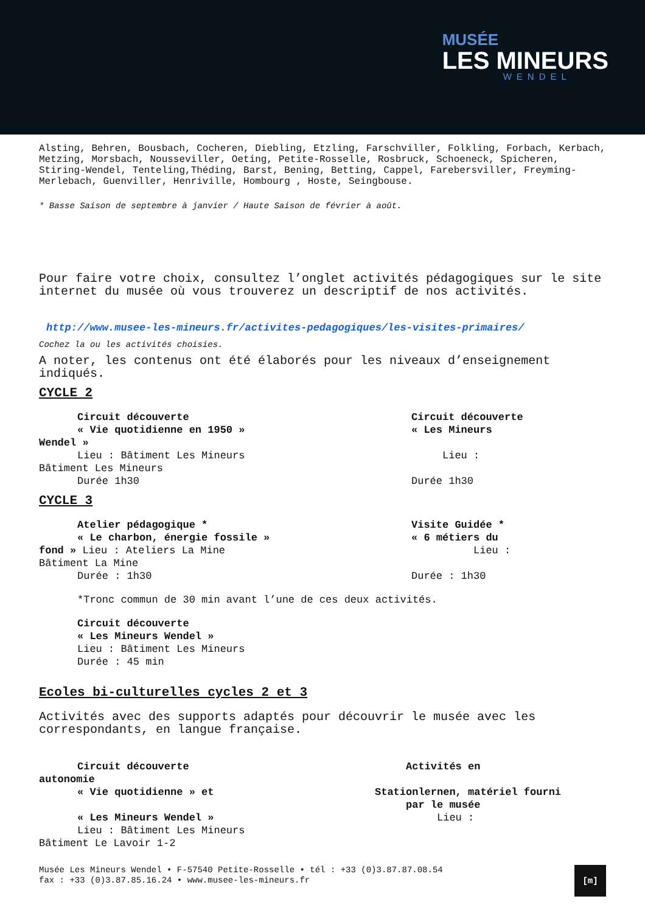MUSÉE
LES MINEURS
WENDEL
Alsting, Behren, Bousbach, Cocheren, Diebling, Etzling, Farschviller, Folkling, Forbach, Kerbach, Metzing, Morsbach, Nousseviller, Oeting, Petite-Rosselle, Rosbruck, Schoeneck, Spicheren, Stiring-Wendel, Tenteling,Théding, Barst, Bening, Betting, Cappel, Farebersviller, Freyming-Merlebach, Guenviller, Henriville, Hombourg , Hoste, Seingbouse.
* Basse Saison de septembre à janvier / Haute Saison de février à août.
Pour faire votre choix, consultez l’onglet activités pédagogiques sur le site internet du musée où vous trouverez un descriptif de nos activités.
http://www.musee-les-mineurs.fr/activites-pedagogiques/les-visites-primaires/
Cochez la ou les activités choisies.
A noter, les contenus ont été élaborés pour les niveaux d’enseignement indiqués.
CYCLE 2
Circuit découverte
« Vie quotidienne en 1950 »
Wendel »
Lieu : Bâtiment Les Mineurs
Bâtiment Les Mineurs
Durée 1h30
Circuit découverte
« Les Mineurs
Lieu :
Durée 1h30
CYCLE 3
Atelier pédagogique *
« Le charbon, énergie fossile »
fond » Lieu : Ateliers La Mine
Bâtiment La Mine
Durée : 1h30
Visite Guidée *
« 6 métiers du
Lieu :
Durée : 1h30
*Tronc commun de 30 min avant l’une de ces deux activités.
Circuit découverte
« Les Mineurs Wendel »
Lieu : Bâtiment Les Mineurs
Durée : 45 min
Ecoles bi-culturelles cycles 2 et 3
Activités avec des supports adaptés pour découvrir le musée avec les correspondants, en langue française.
Circuit découverte
autonomie
« Vie quotidienne » et
« Les Mineurs Wendel »
Lieu : Bâtiment Les Mineurs
Bâtiment Le Lavoir 1-2
Activités en
Stationlernen, matériel fourni
par le musée
Lieu :
Musée Les Mineurs Wendel • F-57540 Petite-Rosselle • tél : +33 (0)3.87.87.08.54
fax : +33 (0)3.87.85.16.24 • www.musee-les-mineurs.fr
[m]